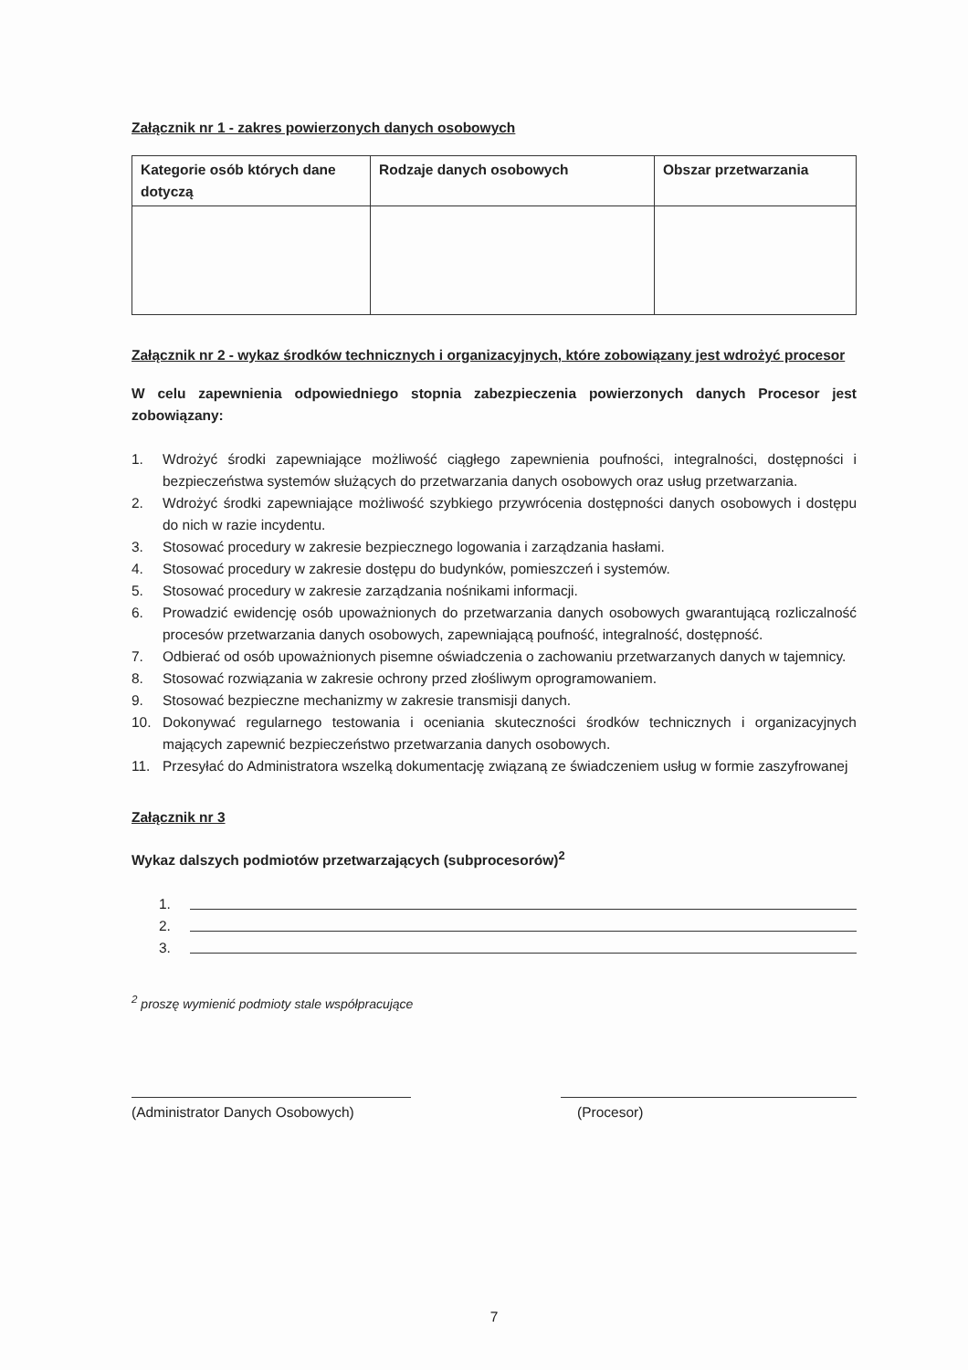Załącznik nr 1 - zakres powierzonych danych osobowych
| Kategorie osób których dane dotyczą | Rodzaje danych osobowych | Obszar przetwarzania |
| --- | --- | --- |
Załącznik nr 2 - wykaz środków technicznych i organizacyjnych, które zobowiązany jest wdrożyć procesor
W celu zapewnienia odpowiedniego stopnia zabezpieczenia powierzonych danych Procesor jest zobowiązany:
1. Wdrożyć środki zapewniające możliwość ciągłego zapewnienia poufności, integralności, dostępności i bezpieczeństwa systemów służących do przetwarzania danych osobowych oraz usług przetwarzania.
2. Wdrożyć środki zapewniające możliwość szybkiego przywrócenia dostępności danych osobowych i dostępu do nich w razie incydentu.
3. Stosować procedury w zakresie bezpiecznego logowania i zarządzania hasłami.
4. Stosować procedury w zakresie dostępu do budynków, pomieszczeń i systemów.
5. Stosować procedury w zakresie zarządzania nośnikami informacji.
6. Prowadzić ewidencję osób upoważnionych do przetwarzania danych osobowych gwarantującą rozliczalność procesów przetwarzania danych osobowych, zapewniającą poufność, integralność, dostępność.
7. Odbierać od osób upoważnionych pisemne oświadczenia o zachowaniu przetwarzanych danych w tajemnicy.
8. Stosować rozwiązania w zakresie ochrony przed złośliwym oprogramowaniem.
9. Stosować bezpieczne mechanizmy w zakresie transmisji danych.
10. Dokonywać regularnego testowania i oceniania skuteczności środków technicznych i organizacyjnych mających zapewnić bezpieczeństwo przetwarzania danych osobowych.
11. Przesyłać do Administratora wszelką dokumentację związaną ze świadczeniem usług w formie zaszyfrowanej
Załącznik nr 3
Wykaz dalszych podmiotów przetwarzających (subprocesorów)<sup>2</sup>
1.
2.
3.
<sup>2</sup> proszę wymienić podmioty stale współpracujące
(Administrator Danych Osobowych) (Procesor)
7